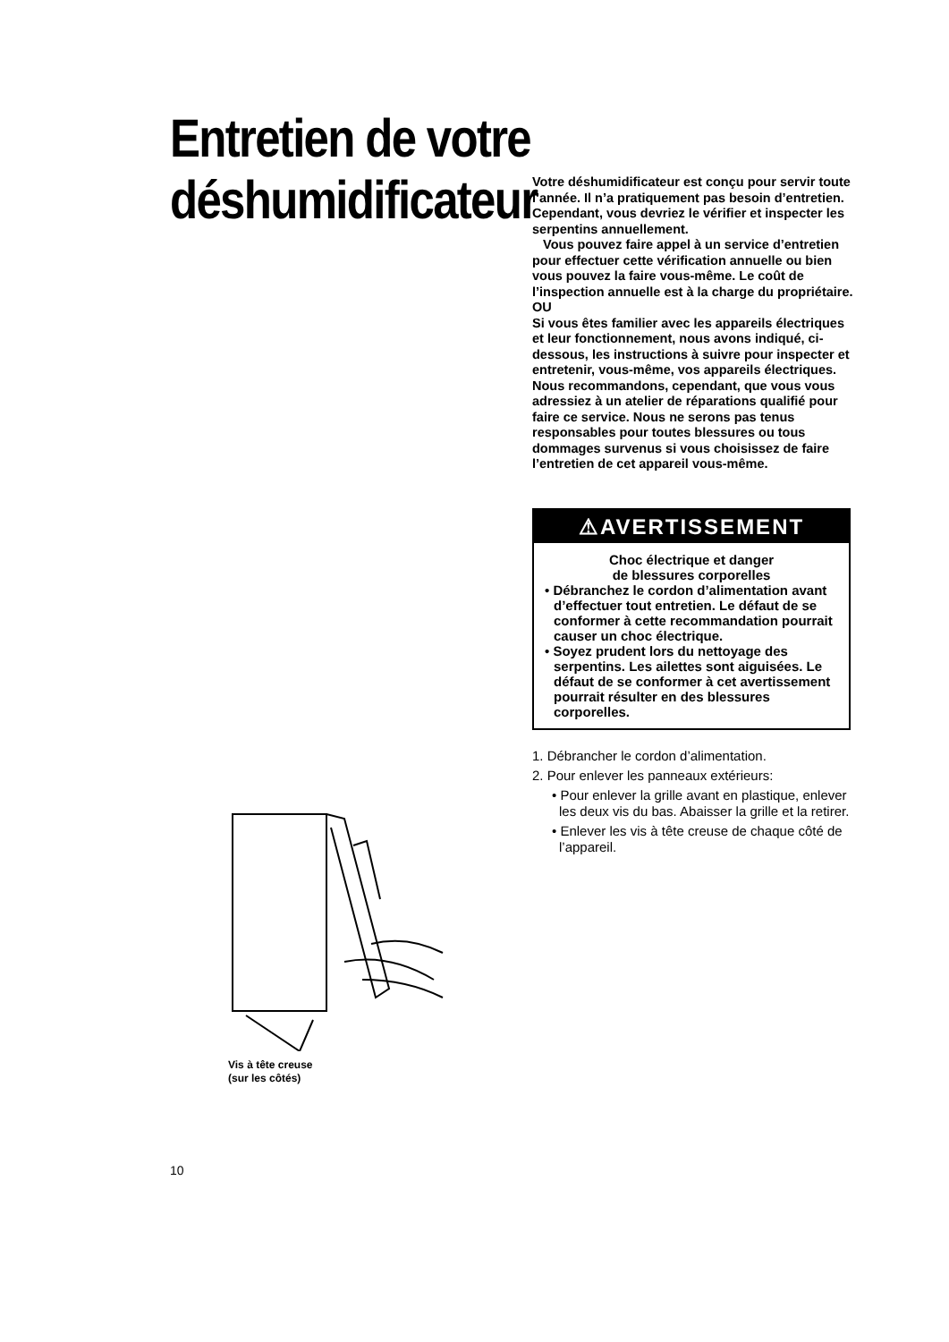Entretien de votre déshumidificateur
Votre déshumidificateur est conçu pour servir toute l’année. Il n’a pratiquement pas besoin d’entretien. Cependant, vous devriez le vérifier et inspecter les serpentins annuellement.
Vous pouvez faire appel à un service d’entretien pour effectuer cette vérification annuelle ou bien vous pouvez la faire vous-même. Le coût de l’inspection annuelle est à la charge du propriétaire.
OU
Si vous êtes familier avec les appareils électriques et leur fonctionnement, nous avons indiqué, ci-dessous, les instructions à suivre pour inspecter et entretenir, vous-même, vos appareils électriques. Nous recommandons, cependant, que vous vous adressiez à un atelier de réparations qualifié pour faire ce service. Nous ne serons pas tenus responsables pour toutes blessures ou tous dommages survenus si vous choisissez de faire l’entretien de cet appareil vous-même.
⚠AVERTISSEMENT
Choc électrique et danger
de blessures corporelles
• Débranchez le cordon d’alimentation avant d’effectuer tout entretien. Le défaut de se conformer à cette recommandation pourrait causer un choc électrique.
• Soyez prudent lors du nettoyage des serpentins. Les ailettes sont aiguisées. Le défaut de se conformer à cet avertissement pourrait résulter en des blessures corporelles.
1. Débrancher le cordon d’alimentation.
2. Pour enlever les panneaux extérieurs:
• Pour enlever la grille avant en plastique, enlever les deux vis du bas. Abaisser la grille et la retirer.
• Enlever les vis à tête creuse de chaque côté de l’appareil.
Vis à tête creuse
(sur les côtés)
10